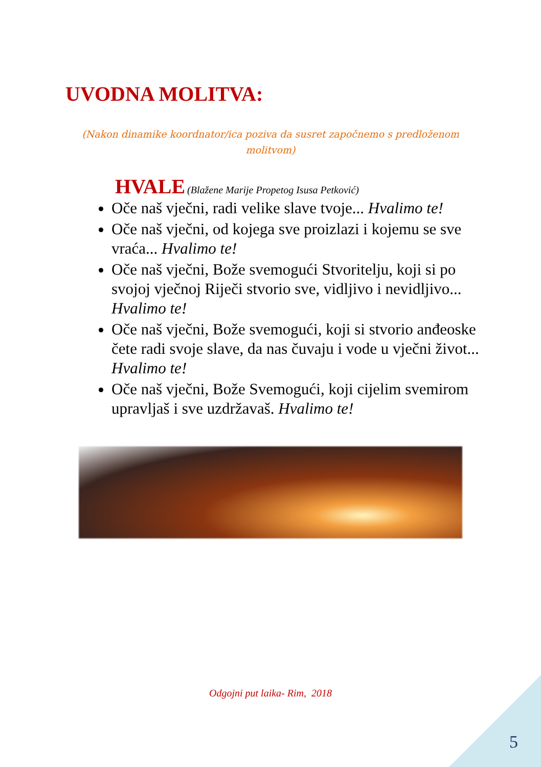UVODNA MOLITVA:
(Nakon dinamike koordnator/ica poziva da susret započnemo s predloženom molitvom)
HVALE (Blažene Marije Propetog Isusa Petković)
Oče naš vječni, radi velike slave tvoje... Hvalimo te!
Oče naš vječni, od kojega sve proizlazi i kojemu se sve vraća... Hvalimo te!
Oče naš vječni, Bože svemogući Stvoritelju, koji si po svojoj vječnoj Riječi stvorio sve, vidljivo i nevidljivo... Hvalimo te!
Oče naš vječni, Bože svemogući, koji si stvorio anđeoske čete radi svoje slave, da nas čuvaju i vode u vječni život... Hvalimo te!
Oče naš vječni, Bože Svemogući, koji cijelim svemirom upravljaš i sve uzdržavaš. Hvalimo te!
Odgojni put laika- Rim, 2018
5